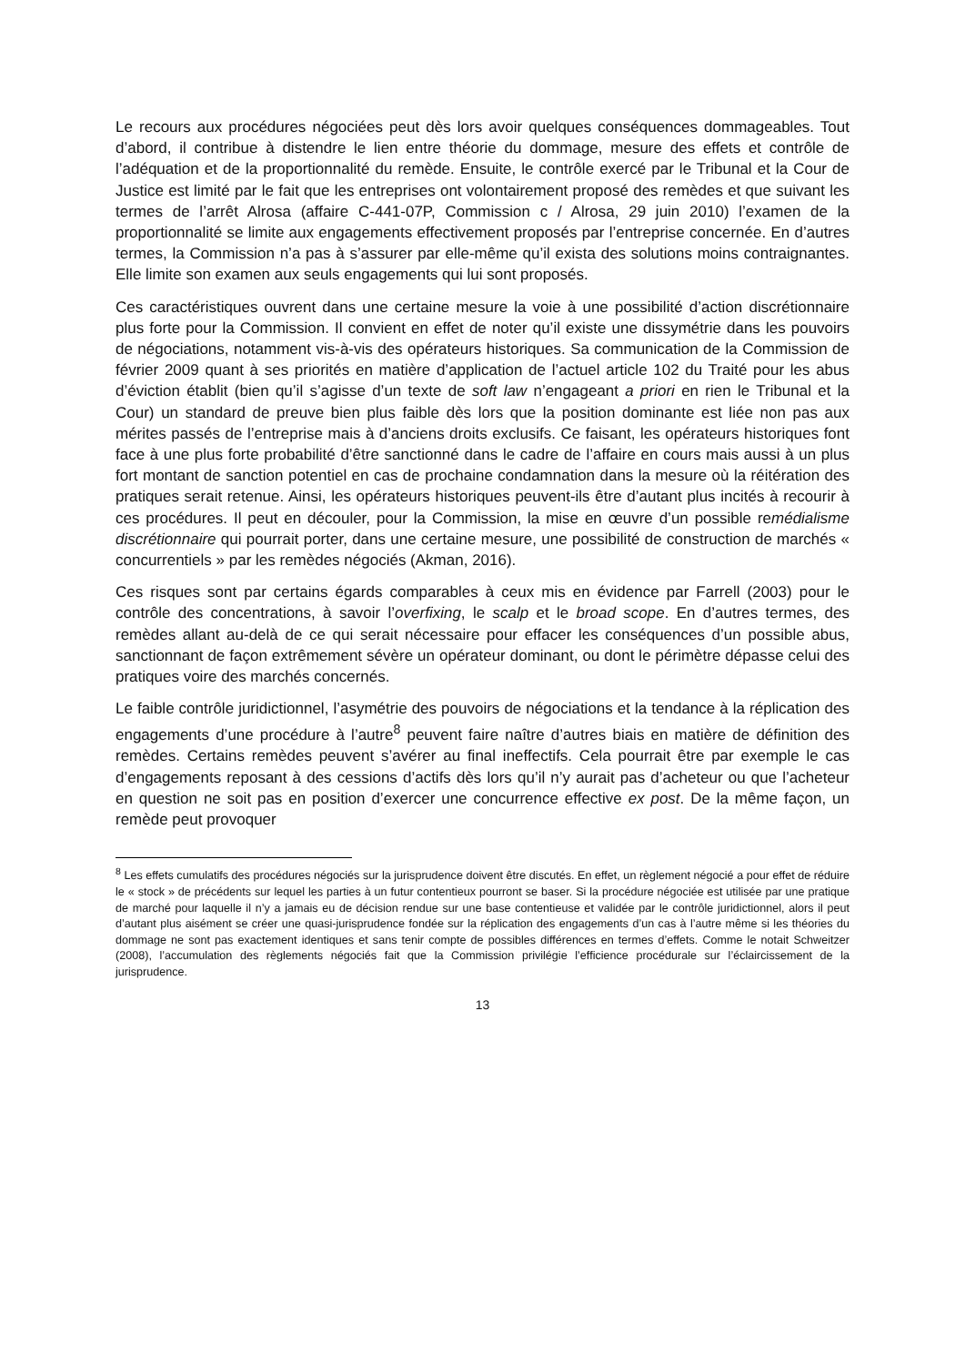Le recours aux procédures négociées peut dès lors avoir quelques conséquences dommageables. Tout d’abord, il contribue à distendre le lien entre théorie du dommage, mesure des effets et contrôle de l’adéquation et de la proportionnalité du remède. Ensuite, le contrôle exercé par le Tribunal et la Cour de Justice est limité par le fait que les entreprises ont volontairement proposé des remèdes et que suivant les termes de l’arrêt Alrosa (affaire C-441-07P, Commission c / Alrosa, 29 juin 2010) l’examen de la proportionnalité se limite aux engagements effectivement proposés par l’entreprise concernée. En d’autres termes, la Commission n’a pas à s’assurer par elle-même qu’il exista des solutions moins contraignantes. Elle limite son examen aux seuls engagements qui lui sont proposés.
Ces caractéristiques ouvrent dans une certaine mesure la voie à une possibilité d’action discrétionnaire plus forte pour la Commission. Il convient en effet de noter qu’il existe une dissymétrie dans les pouvoirs de négociations, notamment vis-à-vis des opérateurs historiques. Sa communication de la Commission de février 2009 quant à ses priorités en matière d’application de l’actuel article 102 du Traité pour les abus d’éviction établit (bien qu’il s’agisse d’un texte de soft law n’engageant a priori en rien le Tribunal et la Cour) un standard de preuve bien plus faible dès lors que la position dominante est liée non pas aux mérites passés de l’entreprise mais à d’anciens droits exclusifs. Ce faisant, les opérateurs historiques font face à une plus forte probabilité d’être sanctionné dans le cadre de l’affaire en cours mais aussi à un plus fort montant de sanction potentiel en cas de prochaine condamnation dans la mesure où la réitération des pratiques serait retenue. Ainsi, les opérateurs historiques peuvent-ils être d’autant plus incités à recourir à ces procédures. Il peut en découler, pour la Commission, la mise en œuvre d’un possible remédialisme discrétionnaire qui pourrait porter, dans une certaine mesure, une possibilité de construction de marchés « concurrentiels » par les remèdes négociés (Akman, 2016).
Ces risques sont par certains égards comparables à ceux mis en évidence par Farrell (2003) pour le contrôle des concentrations, à savoir l’overfixing, le scalp et le broad scope. En d’autres termes, des remèdes allant au-delà de ce qui serait nécessaire pour effacer les conséquences d’un possible abus, sanctionnant de façon extrêmement sévère un opérateur dominant, ou dont le périmètre dépasse celui des pratiques voire des marchés concernés.
Le faible contrôle juridictionnel, l’asymétrie des pouvoirs de négociations et la tendance à la réplication des engagements d’une procédure à l’autre<sup>8</sup> peuvent faire naître d’autres biais en matière de définition des remèdes. Certains remèdes peuvent s’avérer au final ineffectifs. Cela pourrait être par exemple le cas d’engagements reposant à des cessions d’actifs dès lors qu’il n’y aurait pas d’acheteur ou que l’acheteur en question ne soit pas en position d’exercer une concurrence effective ex post. De la même façon, un remède peut provoquer
<sup>8</sup> Les effets cumulatifs des procédures négociés sur la jurisprudence doivent être discutés. En effet, un règlement négocié a pour effet de réduire le « stock » de précédents sur lequel les parties à un futur contentieux pourront se baser. Si la procédure négociée est utilisée par une pratique de marché pour laquelle il n’y a jamais eu de décision rendue sur une base contentieuse et validée par le contrôle juridictionnel, alors il peut d’autant plus aisément se créer une quasi-jurisprudence fondée sur la réplication des engagements d’un cas à l’autre même si les théories du dommage ne sont pas exactement identiques et sans tenir compte de possibles différences en termes d’effets. Comme le notait Schweitzer (2008), l’accumulation des règlements négociés fait que la Commission privilégie l’efficience procédurale sur l’éclaircissement de la jurisprudence.
13